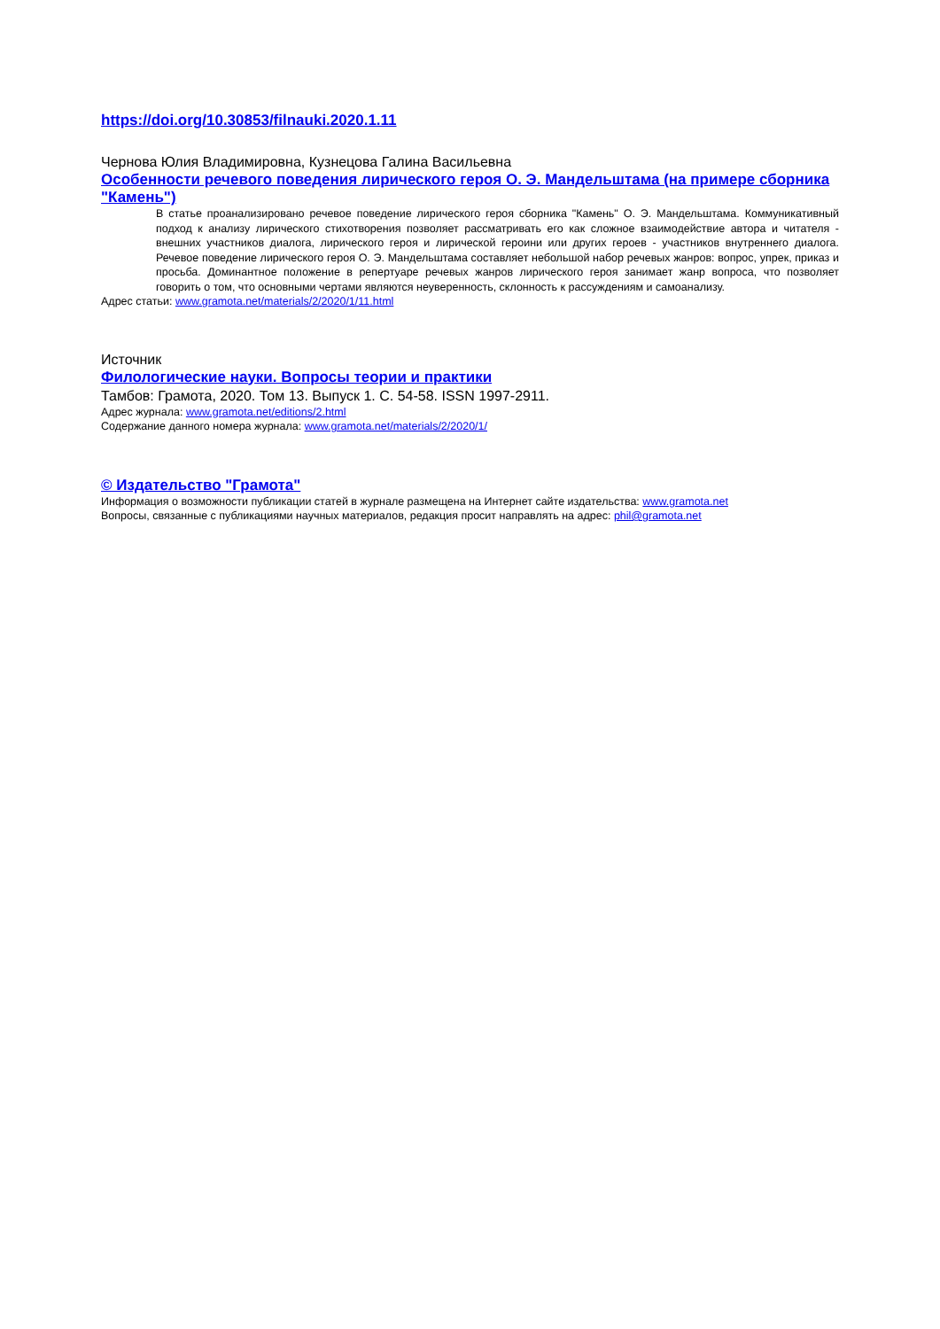https://doi.org/10.30853/filnauki.2020.1.11
Чернова Юлия Владимировна, Кузнецова Галина Васильевна
Особенности речевого поведения лирического героя О. Э. Мандельштама (на примере сборника "Камень")
В статье проанализировано речевое поведение лирического героя сборника "Камень" О. Э. Мандельштама. Коммуникативный подход к анализу лирического стихотворения позволяет рассматривать его как сложное взаимодействие автора и читателя - внешних участников диалога, лирического героя и лирической героини или других героев - участников внутреннего диалога. Речевое поведение лирического героя О. Э. Мандельштама составляет небольшой набор речевых жанров: вопрос, упрек, приказ и просьба. Доминантное положение в репертуаре речевых жанров лирического героя занимает жанр вопроса, что позволяет говорить о том, что основными чертами являются неуверенность, склонность к рассуждениям и самоанализу.
Адрес статьи: www.gramota.net/materials/2/2020/1/11.html
Источник
Филологические науки. Вопросы теории и практики
Тамбов: Грамота, 2020. Том 13. Выпуск 1. C. 54-58. ISSN 1997-2911.
Адрес журнала: www.gramota.net/editions/2.html
Содержание данного номера журнала: www.gramota.net/materials/2/2020/1/
© Издательство "Грамота"
Информация о возможности публикации статей в журнале размещена на Интернет сайте издательства: www.gramota.net
Вопросы, связанные с публикациями научных материалов, редакция просит направлять на адрес: phil@gramota.net